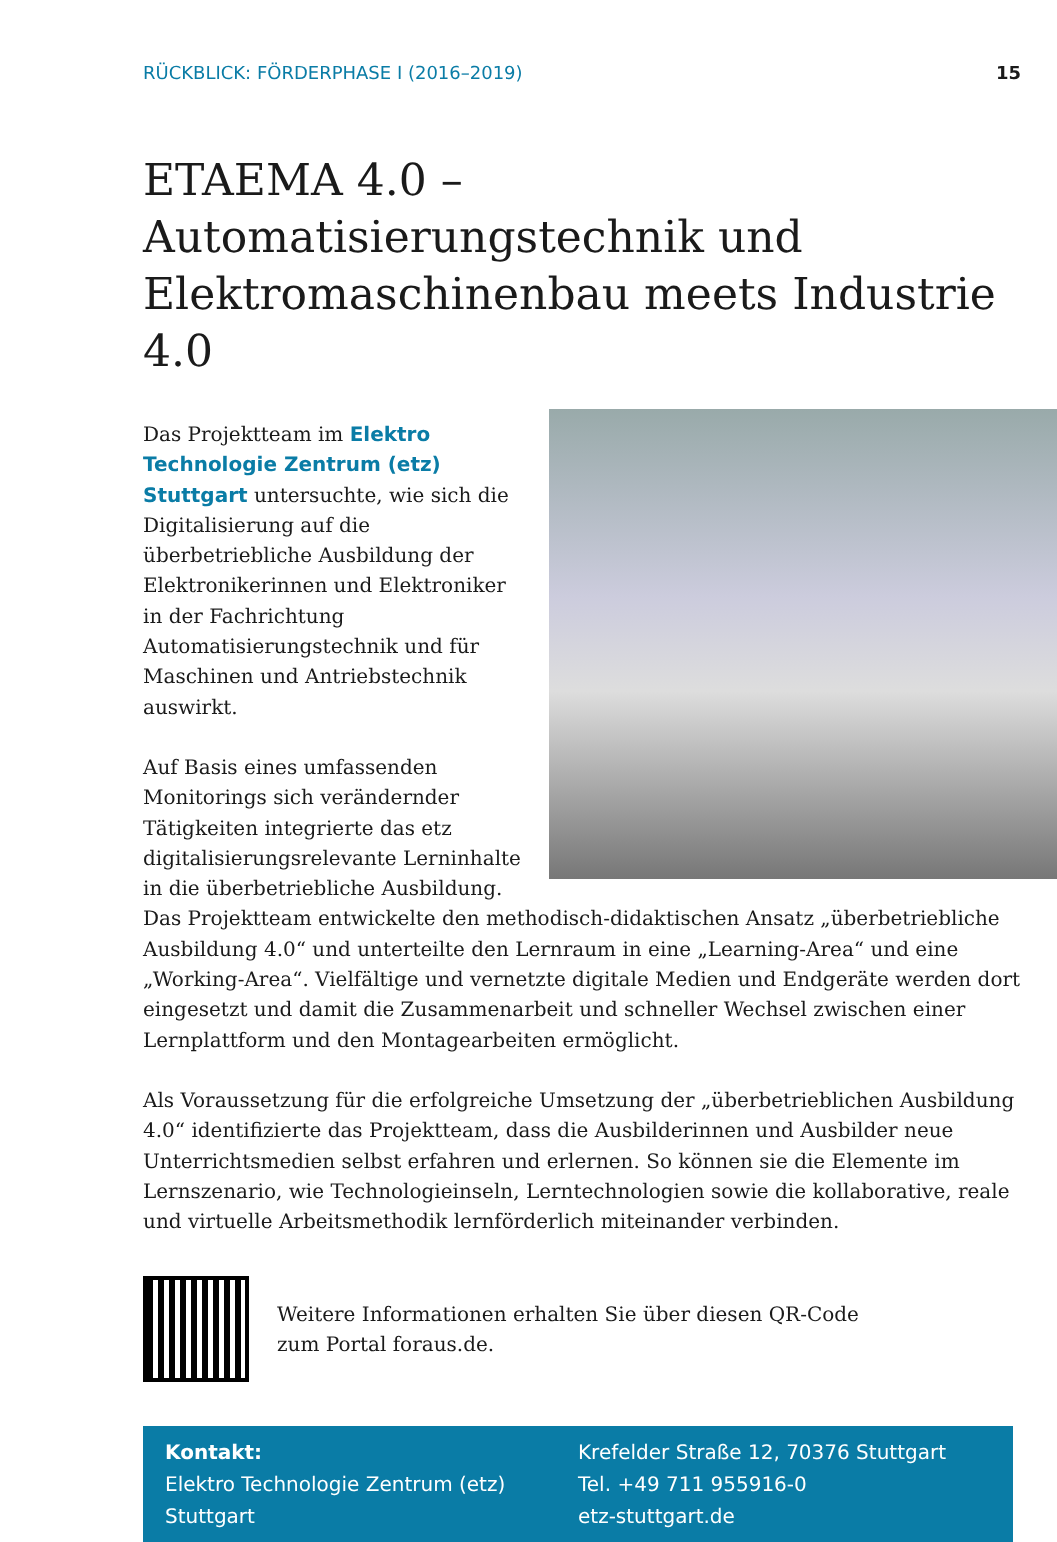RÜCKBLICK: FÖRDERPHASE I (2016–2019) 15
ETAEMA 4.0 – Automatisierungstechnik und Elektromaschinenbau meets Industrie 4.0
Das Projektteam im Elektro Technologie Zentrum (etz) Stuttgart untersuchte, wie sich die Digitalisierung auf die überbetriebliche Ausbildung der Elektronikerinnen und Elektroniker in der Fachrichtung Automatisierungstechnik und für Maschinen und Antriebstechnik auswirkt.
Auf Basis eines umfassenden Monitorings sich verändernder Tätigkeiten integrierte das etz digitalisierungsrelevante Lerninhalte in die überbetriebliche Ausbildung. Das Projektteam entwickelte den methodisch-didaktischen Ansatz „überbetriebliche Ausbildung 4.0“ und unterteilte den Lernraum in eine „Learning-Area“ und eine „Working-Area“. Vielfältige und vernetzte digitale Medien und Endgeräte werden dort eingesetzt und damit die Zusammenarbeit und schneller Wechsel zwischen einer Lernplattform und den Montagearbeiten ermöglicht.
Als Voraussetzung für die erfolgreiche Umsetzung der „überbetrieblichen Ausbildung 4.0“ identifizierte das Projektteam, dass die Ausbilderinnen und Ausbilder neue Unterrichtsmedien selbst erfahren und erlernen. So können sie die Elemente im Lernszenario, wie Technologieinseln, Lerntechnologien sowie die kollaborative, reale und virtuelle Arbeitsmethodik lernförderlich miteinander verbinden.
Weitere Informationen erhalten Sie über diesen QR-Code
zum Portal foraus.de.
Kontakt:
Elektro Technologie Zentrum (etz)
Stuttgart
Krefelder Straße 12, 70376 Stuttgart
Tel. +49 711 955916-0
etz-stuttgart.de